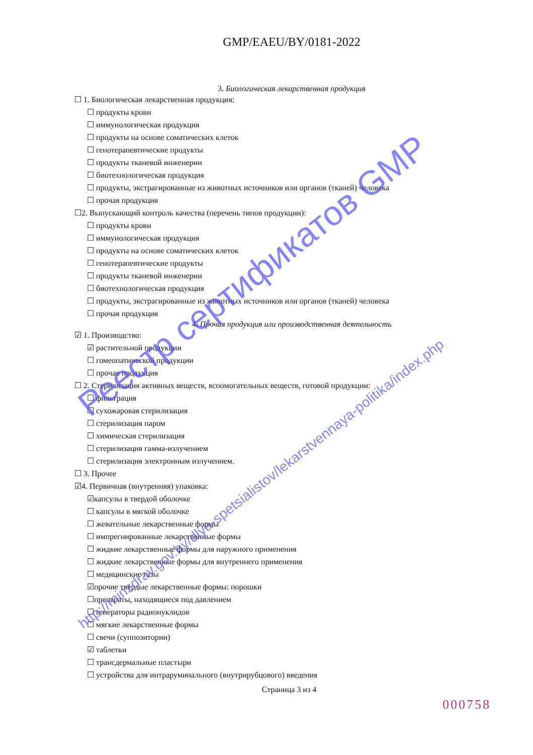GMP/EAEU/BY/0181-2022
3. Биологическая лекарственная продукция
☐ 1. Биологическая лекарственная продукция:
☐ продукты крови
☐ иммунологическая продукция
☐ продукты на основе соматических клеток
☐ генотерапевтические продукты
☐ продукты тканевой инженерии
☐ биотехнологическая продукция
☐ продукты, экстрагированные из животных источников или органов (тканей) человека
☐ прочая продукция
☐2. Выпускающий контроль качества (перечень типов продукции):
☐ продукты крови
☐ иммунологическая продукция
☐ продукты на основе соматических клеток
☐ генотерапевтические продукты
☐ продукты тканевой инженерии
☐ биотехнологическая продукция
☐ продукты, экстрагированные из животных источников или органов (тканей) человека
☐ прочая продукция
4. Прочая продукция или производственная деятельность
☑ 1. Производство:
☑ растительной продукции
☐ гомеопатической продукции
☐ прочая продукция
☐ 2. Стерилизация активных веществ, вспомогательных веществ, готовой продукции:
☐ фильтрация
☐ сухожаровая стерилизация
☐ стерилизация паром
☐ химическая стерилизация
☐ стерилизация гамма-излучением
☐ стерилизация электронным излучением.
☐ 3. Прочее
☑4. Первичная (внутренняя) упаковка:
☑капсулы в твердой оболочке
☐ капсулы в мягкой оболочке
☐ жевательные лекарственные формы
☐ импрегнированные лекарственные формы
☐ жидкие лекарственные формы для наружного применения
☐ жидкие лекарственные формы для внутреннего применения
☐ медицинские газы
☑прочие твердые лекарственные формы: порошки
☐препараты, находящиеся под давлением
☐ генераторы радионуклидов
☐ мягкие лекарственные формы
☐ свечи (суппозитории)
☑ таблетки
☐ трансдермальные пластыри
☐ устройства для интраруминального (внутрирубцового) введения
Страница 3 из 4
000758
Реестр сертификатов GMP
http://minzdrav.gov.by/dlya-spetsialistov/lekarstvennaya-politika/index.php